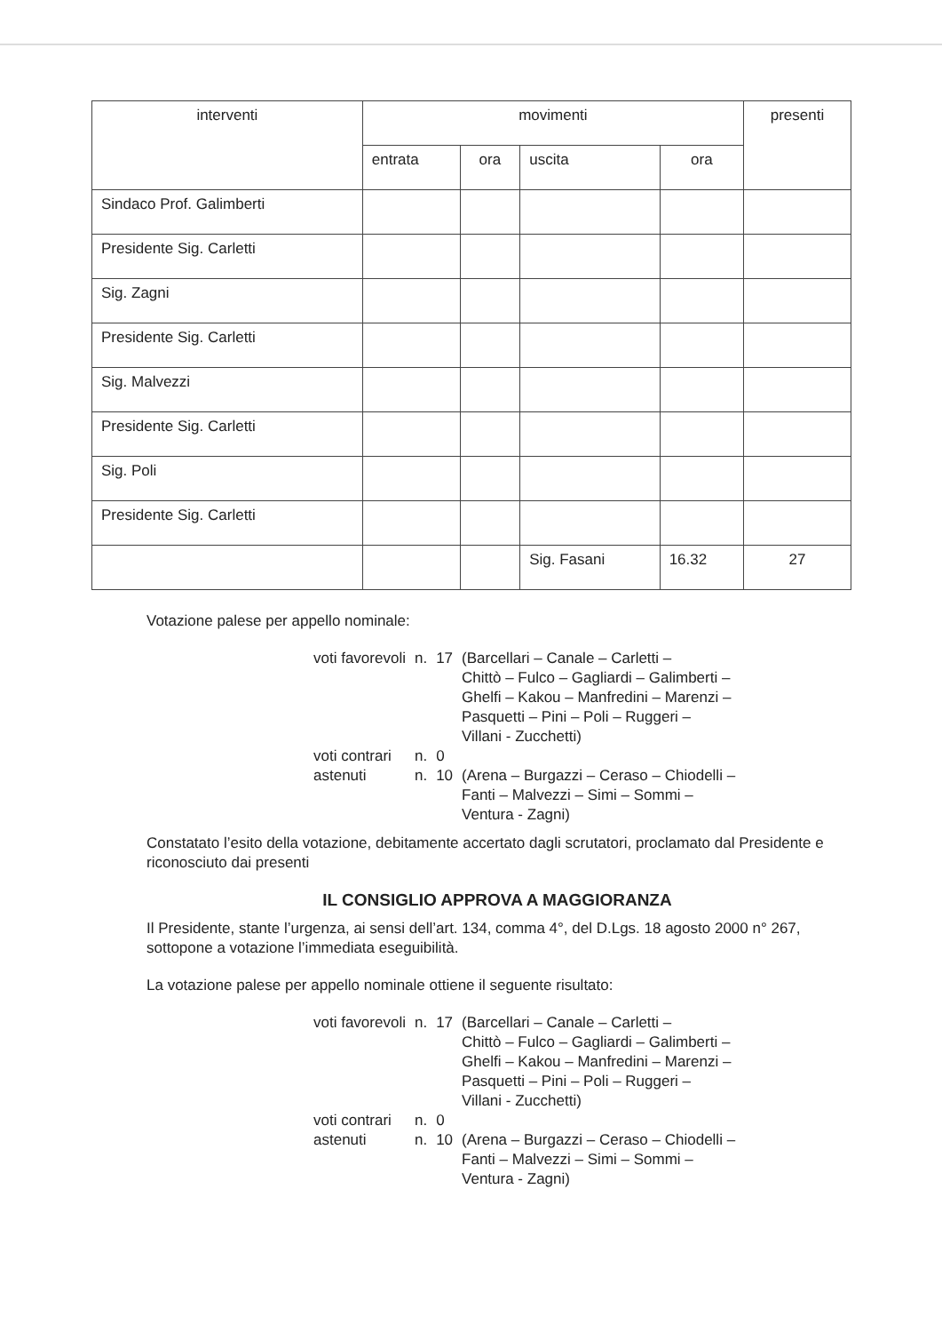| interventi | movimenti | | | | presenti |
| --- | --- | --- | --- | --- | --- |
| | entrata | ora | uscita | ora | |
| Sindaco Prof. Galimberti | | | | | |
| Presidente Sig. Carletti | | | | | |
| Sig. Zagni | | | | | |
| Presidente Sig. Carletti | | | | | |
| Sig. Malvezzi | | | | | |
| Presidente Sig. Carletti | | | | | |
| Sig. Poli | | | | | |
| Presidente Sig. Carletti | | | | | |
| | | | Sig. Fasani | 16.32 | 27 |
Votazione palese per appello nominale:
| voti favorevoli | n. | 17 | (Barcellari – Canale – Carletti – Chittò – Fulco – Gagliardi – Galimberti – Ghelfi – Kakou – Manfredini – Marenzi – Pasquetti – Pini – Poli – Ruggeri – Villani - Zucchetti) |
| voti contrari | n. | 0 | |
| astenuti | n. | 10 | (Arena – Burgazzi – Ceraso – Chiodelli – Fanti – Malvezzi – Simi – Sommi – Ventura - Zagni) |
Constatato l’esito della votazione, debitamente accertato dagli scrutatori, proclamato dal Presidente e riconosciuto dai presenti
IL CONSIGLIO APPROVA A MAGGIORANZA
Il Presidente, stante l’urgenza, ai sensi dell’art. 134, comma 4°, del D.Lgs. 18 agosto 2000 n° 267, sottopone a votazione l’immediata eseguibilità.
La votazione palese per appello nominale ottiene il seguente risultato:
| voti favorevoli | n. | 17 | (Barcellari – Canale – Carletti – Chittò – Fulco – Gagliardi – Galimberti – Ghelfi – Kakou – Manfredini – Marenzi – Pasquetti – Pini – Poli – Ruggeri – Villani - Zucchetti) |
| voti contrari | n. | 0 | |
| astenuti | n. | 10 | (Arena – Burgazzi – Ceraso – Chiodelli – Fanti – Malvezzi – Simi – Sommi – Ventura - Zagni) |